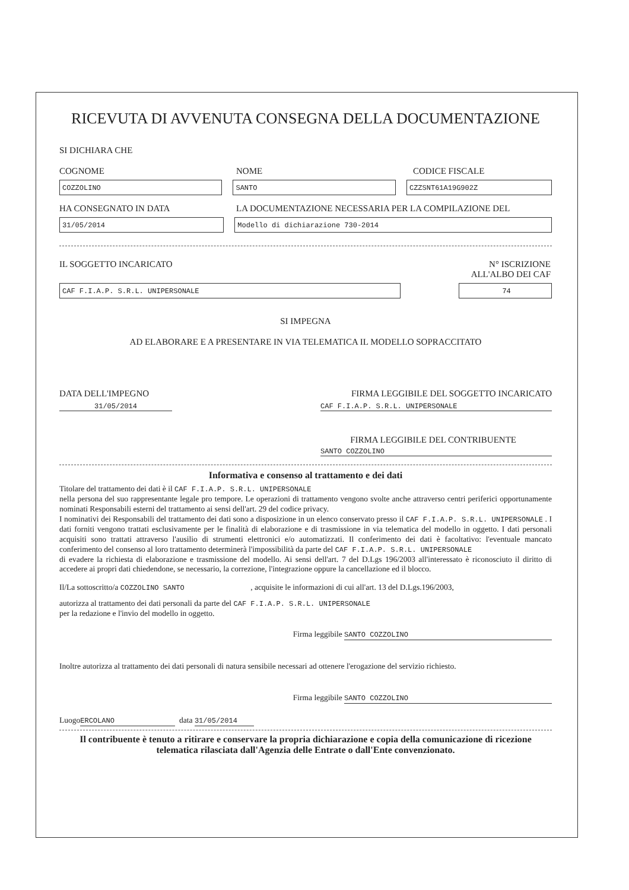RICEVUTA DI AVVENUTA CONSEGNA DELLA DOCUMENTAZIONE
SI DICHIARA CHE
COGNOME NOME CODICE FISCALE
COZZOLINO SANTO CZZSNT61A19G902Z
HA CONSEGNATO IN DATA LA DOCUMENTAZIONE NECESSARIA PER LA COMPILAZIONE DEL
31/05/2014 Modello di dichiarazione 730-2014
IL SOGGETTO INCARICATO N° ISCRIZIONE
ALL'ALBO DEI CAF
CAF F.I.A.P. S.R.L. UNIPERSONALE 74
SI IMPEGNA
AD ELABORARE E A PRESENTARE IN VIA TELEMATICA IL MODELLO SOPRACCITATO
DATA DELL'IMPEGNO FIRMA LEGGIBILE DEL SOGGETTO INCARICATO
31/05/2014 CAF F.I.A.P. S.R.L. UNIPERSONALE
FIRMA LEGGIBILE DEL CONTRIBUENTE
SANTO COZZOLINO
Informativa e consenso al trattamento e dei dati
Titolare del trattamento dei dati è il CAF F.I.A.P. S.R.L. UNIPERSONALE
nella persona del suo rappresentante legale pro tempore. Le operazioni di trattamento vengono svolte anche attraverso centri periferici opportunamente nominati Responsabili esterni del trattamento ai sensi dell'art. 29 del codice privacy.
I nominativi dei Responsabili del trattamento dei dati sono a disposizione in un elenco conservato presso il CAF F.I.A.P. S.R.L. UNIPERSONALE . I dati forniti vengono trattati esclusivamente per le finalità di elaborazione e di trasmissione in via telematica del modello in oggetto. I dati personali acquisiti sono trattati attraverso l'ausilio di strumenti elettronici e/o automatizzati. Il conferimento dei dati è facoltativo: l'eventuale mancato conferimento del consenso al loro trattamento determinerà l'impossibilità da parte del CAF F.I.A.P. S.R.L. UNIPERSONALE
di evadere la richiesta di elaborazione e trasmissione del modello. Ai sensi dell'art. 7 del D.Lgs 196/2003 all'interessato è riconosciuto il diritto di accedere ai propri dati chiedendone, se necessario, la correzione, l'integrazione oppure la cancellazione ed il blocco.
Il/La sottoscritto/a COZZOLINO SANTO , acquisite le informazioni di cui all'art. 13 del D.Lgs.196/2003,
autorizza al trattamento dei dati personali da parte del CAF F.I.A.P. S.R.L. UNIPERSONALE
per la redazione e l'invio del modello in oggetto.
Firma leggibile SANTO COZZOLINO
Inoltre autorizza al trattamento dei dati personali di natura sensibile necessari ad ottenere l'erogazione del servizio richiesto.
Firma leggibile SANTO COZZOLINO
Luogo ERCOLANO data 31/05/2014
Il contribuente è tenuto a ritirare e conservare la propria dichiarazione e copia della comunicazione di ricezione telematica rilasciata dall'Agenzia delle Entrate o dall'Ente convenzionato.